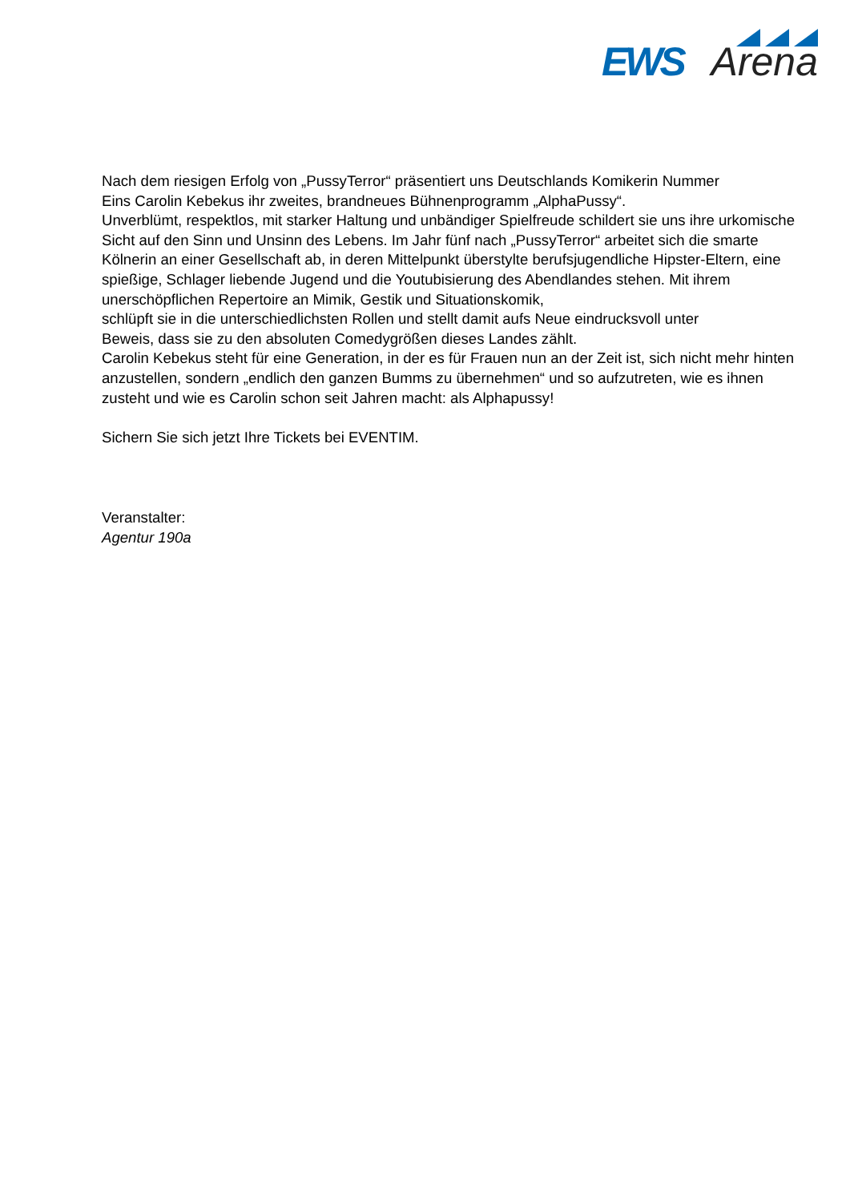EWS Arena
Nach dem riesigen Erfolg von „PussyTerror“ präsentiert uns Deutschlands Komikerin Nummer
Eins Carolin Kebekus ihr zweites, brandneues Bühnenprogramm „AlphaPussy“.
Unverblümt, respektlos, mit starker Haltung und unbändiger Spielfreude schildert sie uns ihre urkomische Sicht auf den Sinn und Unsinn des Lebens. Im Jahr fünf nach „PussyTerror“ arbeitet sich die smarte Kölnerin an einer Gesellschaft ab, in deren Mittelpunkt überstylte berufsjugendliche Hipster-Eltern, eine spießige, Schlager liebende Jugend und die Youtubisierung des Abendlandes stehen. Mit ihrem unerschöpflichen Repertoire an Mimik, Gestik und Situationskomik,
schlüpft sie in die unterschiedlichsten Rollen und stellt damit aufs Neue eindrucksvoll unter
Beweis, dass sie zu den absoluten Comedygrößen dieses Landes zählt.
Carolin Kebekus steht für eine Generation, in der es für Frauen nun an der Zeit ist, sich nicht mehr hinten anzustellen, sondern „endlich den ganzen Bumms zu übernehmen“ und so aufzutreten, wie es ihnen zusteht und wie es Carolin schon seit Jahren macht: als Alphapussy!
Sichern Sie sich jetzt Ihre Tickets bei EVENTIM.
Veranstalter:
Agentur 190a